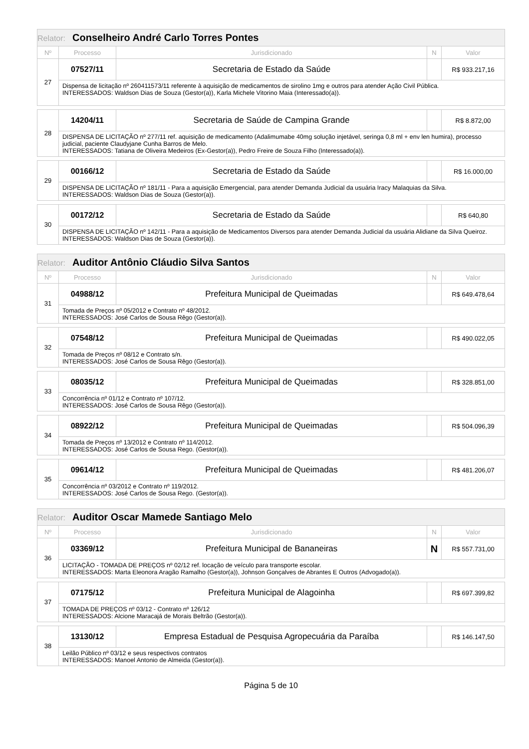| Relator: Conselheiro André Carlo Torres Pontes | | | | |
| --- | --- | --- | --- | --- |
| Nº | Processo | Jurisdicionado | N | Valor |
| 27 | 07527/11 | Secretaria de Estado da Saúde | | R$ 933.217,16 |
| | Dispensa de licitação nº 260411573/11 referente à aquisição de medicamentos de sirolino 1mg e outros para atender Ação Civil Pública. INTERESSADOS: Waldson Dias de Souza (Gestor(a)), Karla Michele Vitorino Maia (Interessado(a)). | | | |
| 28 | 14204/11 | Secretaria de Saúde de Campina Grande | | R$ 8.872,00 |
| | DISPENSA DE LICITAÇÃO nº 277/11 ref. aquisição de medicamento (Adalimumabe 40mg solução injetável, seringa 0,8 ml + env len humira), processo judicial, paciente Claudyjane Cunha Barros de Melo. INTERESSADOS: Tatiana de Oliveira Medeiros (Ex-Gestor(a)), Pedro Freire de Souza Filho (Interessado(a)). | | | |
| 29 | 00166/12 | Secretaria de Estado da Saúde | | R$ 16.000,00 |
| | DISPENSA DE LICITAÇÃO nº 181/11 - Para a aquisição Emergencial, para atender Demanda Judicial da usuária Iracy Malaquias da Silva. INTERESSADOS: Waldson Dias de Souza (Gestor(a)). | | | |
| 30 | 00172/12 | Secretaria de Estado da Saúde | | R$ 640,80 |
| | DISPENSA DE LICITAÇÃO nº 142/11 - Para a aquisição de Medicamentos Diversos para atender Demanda Judicial da usuária Alidiane da Silva Queiroz. INTERESSADOS: Waldson Dias de Souza (Gestor(a)). | | | |
| Relator: Auditor Antônio Cláudio Silva Santos | | | | |
| --- | --- | --- | --- | --- |
| Nº | Processo | Jurisdicionado | N | Valor |
| 31 | 04988/12 | Prefeitura Municipal de Queimadas | | R$ 649.478,64 |
| | Tomada de Preços nº 05/2012 e Contrato nº 48/2012. INTERESSADOS: José Carlos de Sousa Rêgo (Gestor(a)). | | | |
| 32 | 07548/12 | Prefeitura Municipal de Queimadas | | R$ 490.022,05 |
| | Tomada de Preços nº 08/12 e Contrato s/n. INTERESSADOS: José Carlos de Sousa Rêgo (Gestor(a)). | | | |
| 33 | 08035/12 | Prefeitura Municipal de Queimadas | | R$ 328.851,00 |
| | Concorrência nº 01/12 e Contrato nº 107/12. INTERESSADOS: José Carlos de Sousa Rêgo (Gestor(a)). | | | |
| 34 | 08922/12 | Prefeitura Municipal de Queimadas | | R$ 504.096,39 |
| | Tomada de Preços nº 13/2012 e Contrato nº 114/2012. INTERESSADOS: José Carlos de Sousa Rego. (Gestor(a)). | | | |
| 35 | 09614/12 | Prefeitura Municipal de Queimadas | | R$ 481.206,07 |
| | Concorrência nº 03/2012 e Contrato nº 119/2012. INTERESSADOS: José Carlos de Sousa Rego. (Gestor(a)). | | | |
| Relator: Auditor Oscar Mamede Santiago Melo | | | | |
| --- | --- | --- | --- | --- |
| Nº | Processo | Jurisdicionado | N | Valor |
| 36 | 03369/12 | Prefeitura Municipal de Bananeiras | N | R$ 557.731,00 |
| | LICITAÇÃO - TOMADA DE PREÇOS nº 02/12 ref. locação de veículo para transporte escolar. INTERESSADOS: Marta Eleonora Aragão Ramalho (Gestor(a)), Johnson Gonçalves de Abrantes E Outros (Advogado(a)). | | | |
| 37 | 07175/12 | Prefeitura Municipal de Alagoinha | | R$ 697.399,82 |
| | TOMADA DE PREÇOS nº 03/12 - Contrato nº 126/12 INTERESSADOS: Alcione Maracajá de Morais Beltrão (Gestor(a)). | | | |
| 38 | 13130/12 | Empresa Estadual de Pesquisa Agropecuária da Paraíba | | R$ 146.147,50 |
| | Leilão Público nº 03/12 e seus respectivos contratos INTERESSADOS: Manoel Antonio de Almeida (Gestor(a)). | | | |
Página 5 de 10